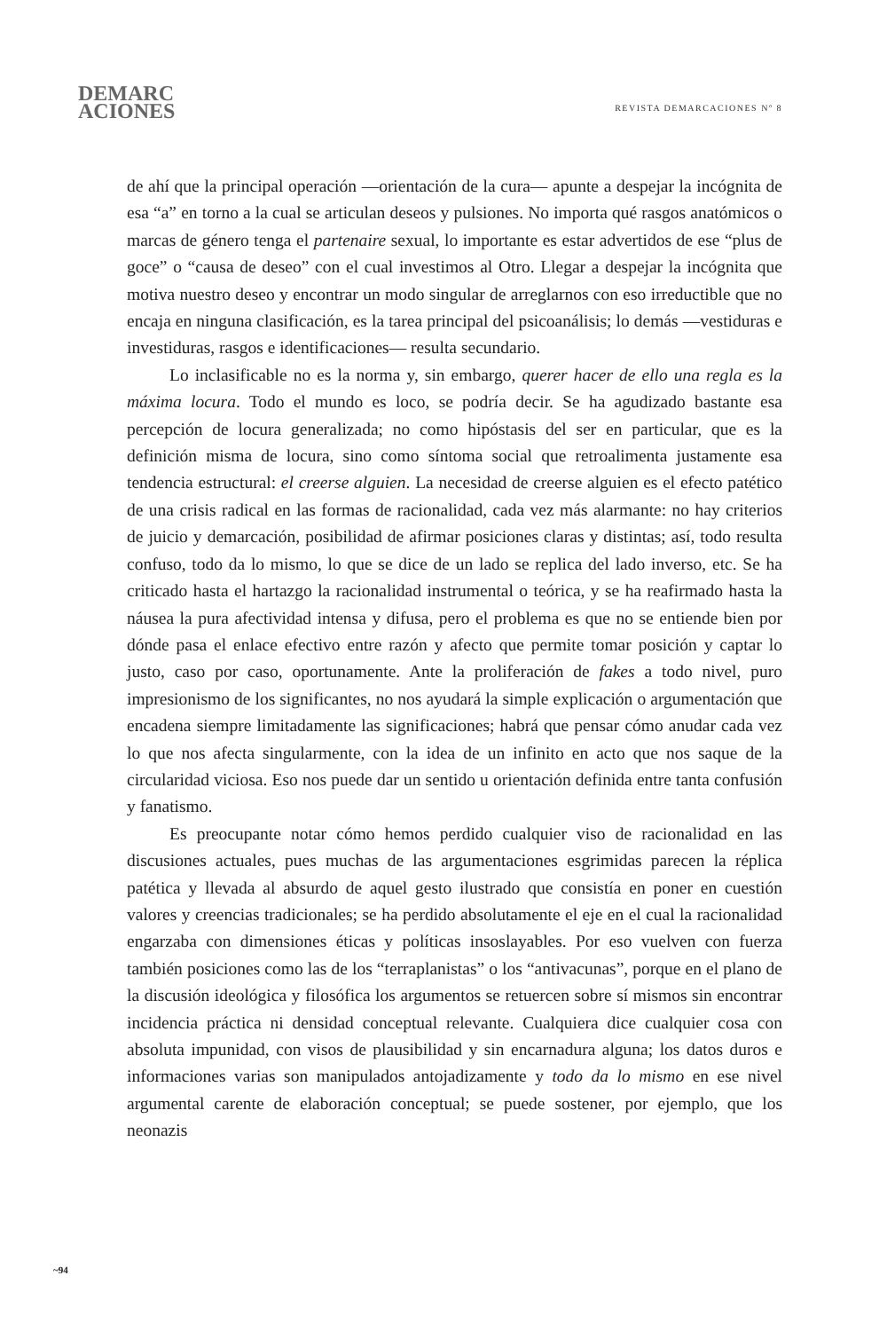DEMARC
ACIONES
REVISTA DEMARCACIONES Nº 8
de ahí que la principal operación —orientación de la cura— apunte a despejar la incógnita de esa “a” en torno a la cual se articulan deseos y pulsiones. No importa qué rasgos anatómicos o marcas de género tenga el partenaire sexual, lo importante es estar advertidos de ese “plus de goce” o “causa de deseo” con el cual investimos al Otro. Llegar a despejar la incógnita que motiva nuestro deseo y encontrar un modo singular de arreglarnos con eso irreductible que no encaja en ninguna clasificación, es la tarea principal del psicoanálisis; lo demás —vestiduras e investiduras, rasgos e identificaciones— resulta secundario.
Lo inclasificable no es la norma y, sin embargo, querer hacer de ello una regla es la máxima locura. Todo el mundo es loco, se podría decir. Se ha agudizado bastante esa percepción de locura generalizada; no como hipóstasis del ser en particular, que es la definición misma de locura, sino como síntoma social que retroalimenta justamente esa tendencia estructural: el creerse alguien. La necesidad de creerse alguien es el efecto patético de una crisis radical en las formas de racionalidad, cada vez más alarmante: no hay criterios de juicio y demarcación, posibilidad de afirmar posiciones claras y distintas; así, todo resulta confuso, todo da lo mismo, lo que se dice de un lado se replica del lado inverso, etc. Se ha criticado hasta el hartazgo la racionalidad instrumental o teórica, y se ha reafirmado hasta la náusea la pura afectividad intensa y difusa, pero el problema es que no se entiende bien por dónde pasa el enlace efectivo entre razón y afecto que permite tomar posición y captar lo justo, caso por caso, oportunamente. Ante la proliferación de fakes a todo nivel, puro impresionismo de los significantes, no nos ayudará la simple explicación o argumentación que encadena siempre limitadamente las significaciones; habrá que pensar cómo anudar cada vez lo que nos afecta singularmente, con la idea de un infinito en acto que nos saque de la circularidad viciosa. Eso nos puede dar un sentido u orientación definida entre tanta confusión y fanatismo.
Es preocupante notar cómo hemos perdido cualquier viso de racionalidad en las discusiones actuales, pues muchas de las argumentaciones esgrimidas parecen la réplica patética y llevada al absurdo de aquel gesto ilustrado que consistía en poner en cuestión valores y creencias tradicionales; se ha perdido absolutamente el eje en el cual la racionalidad engarzaba con dimensiones éticas y políticas insoslayables. Por eso vuelven con fuerza también posiciones como las de los “terraplanistas” o los “antivacunas”, porque en el plano de la discusión ideológica y filosófica los argumentos se retuercen sobre sí mismos sin encontrar incidencia práctica ni densidad conceptual relevante. Cualquiera dice cualquier cosa con absoluta impunidad, con visos de plausibilidad y sin encarnadura alguna; los datos duros e informaciones varias son manipulados antojadizamente y todo da lo mismo en ese nivel argumental carente de elaboración conceptual; se puede sostener, por ejemplo, que los neonazis
~94